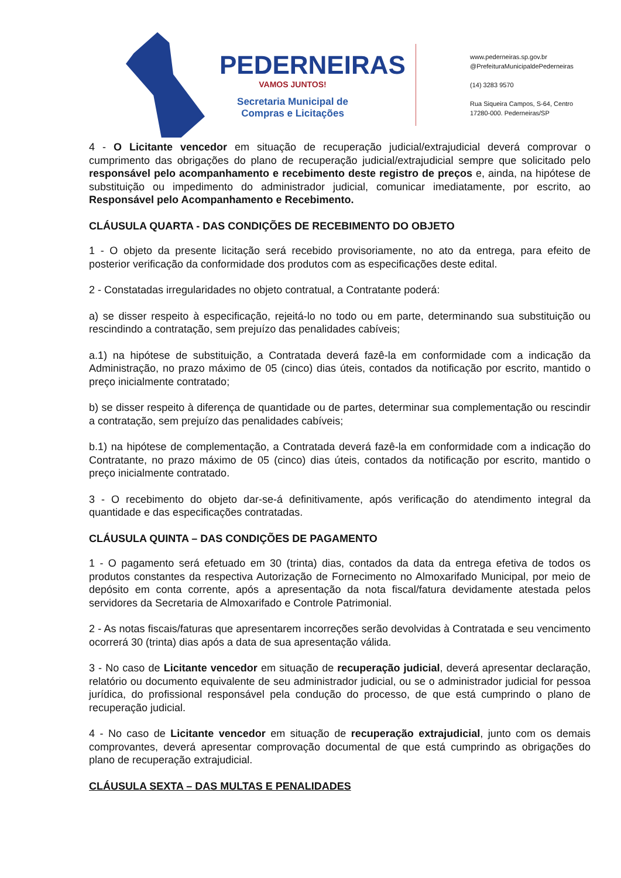PEDERNEIRAS
VAMOS JUNTOS!
Secretaria Municipal de
Compras e Licitações
www.pederneiras.sp.gov.br
@PrefeituraMunicipaldePederneiras
(14) 3283 9570
Rua Siqueira Campos, S-64, Centro
17280-000. Pederneiras/SP
4 - O Licitante vencedor em situação de recuperação judicial/extrajudicial deverá comprovar o cumprimento das obrigações do plano de recuperação judicial/extrajudicial sempre que solicitado pelo responsável pelo acompanhamento e recebimento deste registro de preços e, ainda, na hipótese de substituição ou impedimento do administrador judicial, comunicar imediatamente, por escrito, ao Responsável pelo Acompanhamento e Recebimento.
CLÁUSULA QUARTA - DAS CONDIÇÕES DE RECEBIMENTO DO OBJETO
1 - O objeto da presente licitação será recebido provisoriamente, no ato da entrega, para efeito de posterior verificação da conformidade dos produtos com as especificações deste edital.
2 - Constatadas irregularidades no objeto contratual, a Contratante poderá:
a) se disser respeito à especificação, rejeitá-lo no todo ou em parte, determinando sua substituição ou rescindindo a contratação, sem prejuízo das penalidades cabíveis;
a.1) na hipótese de substituição, a Contratada deverá fazê-la em conformidade com a indicação da Administração, no prazo máximo de 05 (cinco) dias úteis, contados da notificação por escrito, mantido o preço inicialmente contratado;
b) se disser respeito à diferença de quantidade ou de partes, determinar sua complementação ou rescindir a contratação, sem prejuízo das penalidades cabíveis;
b.1) na hipótese de complementação, a Contratada deverá fazê-la em conformidade com a indicação do Contratante, no prazo máximo de 05 (cinco) dias úteis, contados da notificação por escrito, mantido o preço inicialmente contratado.
3 - O recebimento do objeto dar-se-á definitivamente, após verificação do atendimento integral da quantidade e das especificações contratadas.
CLÁUSULA QUINTA – DAS CONDIÇÕES DE PAGAMENTO
1 - O pagamento será efetuado em 30 (trinta) dias, contados da data da entrega efetiva de todos os produtos constantes da respectiva Autorização de Fornecimento no Almoxarifado Municipal, por meio de depósito em conta corrente, após a apresentação da nota fiscal/fatura devidamente atestada pelos servidores da Secretaria de Almoxarifado e Controle Patrimonial.
2 - As notas fiscais/faturas que apresentarem incorreções serão devolvidas à Contratada e seu vencimento ocorrerá 30 (trinta) dias após a data de sua apresentação válida.
3 - No caso de Licitante vencedor em situação de recuperação judicial, deverá apresentar declaração, relatório ou documento equivalente de seu administrador judicial, ou se o administrador judicial for pessoa jurídica, do profissional responsável pela condução do processo, de que está cumprindo o plano de recuperação judicial.
4 - No caso de Licitante vencedor em situação de recuperação extrajudicial, junto com os demais comprovantes, deverá apresentar comprovação documental de que está cumprindo as obrigações do plano de recuperação extrajudicial.
CLÁUSULA SEXTA – DAS MULTAS E PENALIDADES